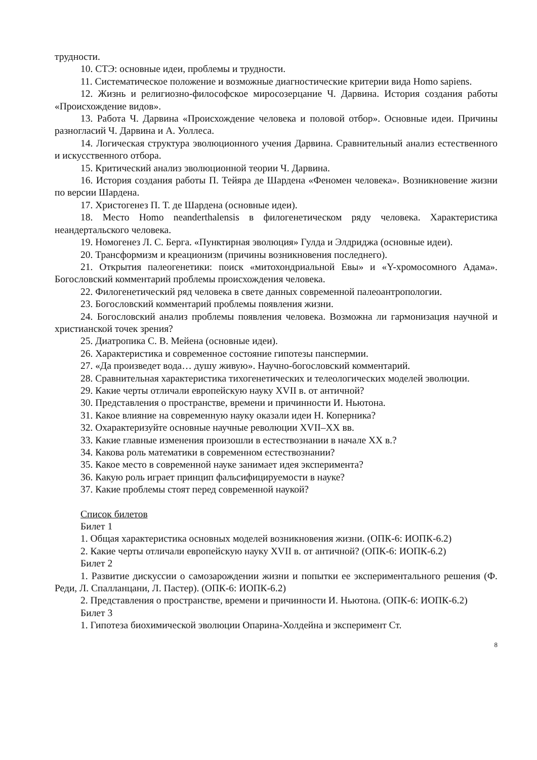трудности.
10. СТЭ: основные идеи, проблемы и трудности.
11. Систематическое положение и возможные диагностические критерии вида Homo sapiens.
12. Жизнь и религиозно-философское миросозерцание Ч. Дарвина. История создания работы «Происхождение видов».
13. Работа Ч. Дарвина «Происхождение человека и половой отбор». Основные идеи. Причины разногласий Ч. Дарвина и А. Уоллеса.
14. Логическая структура эволюционного учения Дарвина. Сравнительный анализ естественного и искусственного отбора.
15. Критический анализ эволюционной теории Ч. Дарвина.
16. История создания работы П. Тейяра де Шардена «Феномен человека». Возникновение жизни по версии Шардена.
17. Христогенез П. Т. де Шардена (основные идеи).
18. Место Homo neanderthalensis в филогенетическом ряду человека. Характеристика неандертальского человека.
19. Номогенез Л. С. Берга. «Пунктирная эволюция» Гулда и Элдриджа (основные идеи).
20. Трансформизм и креационизм (причины возникновения последнего).
21. Открытия палеогенетики: поиск «митохондриальной Евы» и «Y-хромосомного Адама». Богословский комментарий проблемы происхождения человека.
22. Филогенетический ряд человека в свете данных современной палеоантропологии.
23. Богословский комментарий проблемы появления жизни.
24. Богословский анализ проблемы появления человека. Возможна ли гармонизация научной и христианской точек зрения?
25. Диатропика С. В. Мейена (основные идеи).
26. Характеристика и современное состояние гипотезы панспермии.
27. «Да произведет вода… душу живую». Научно-богословский комментарий.
28. Сравнительная характеристика тихогенетических и телеологических моделей эволюции.
29. Какие черты отличали европейскую науку XVII в. от античной?
30. Представления о пространстве, времени и причинности И. Ньютона.
31. Какое влияние на современную науку оказали идеи Н. Коперника?
32. Охарактеризуйте основные научные революции XVII–XX вв.
33. Какие главные изменения произошли в естествознании в начале XX в.?
34. Какова роль математики в современном естествознании?
35. Какое место в современной науке занимает идея эксперимента?
36. Какую роль играет принцип фальсифицируемости в науке?
37. Какие проблемы стоят перед современной наукой?
Список билетов
Билет 1
1. Общая характеристика основных моделей возникновения жизни. (ОПК-6: ИОПК-6.2)
2. Какие черты отличали европейскую науку XVII в. от античной? (ОПК-6: ИОПК-6.2)
Билет 2
1. Развитие дискуссии о самозарождении жизни и попытки ее экспериментального решения (Ф. Реди, Л. Спалланцани, Л. Пастер). (ОПК-6: ИОПК-6.2)
2. Представления о пространстве, времени и причинности И. Ньютона. (ОПК-6: ИОПК-6.2)
Билет 3
1. Гипотеза биохимической эволюции Опарина-Холдейна и эксперимент Ст.
8